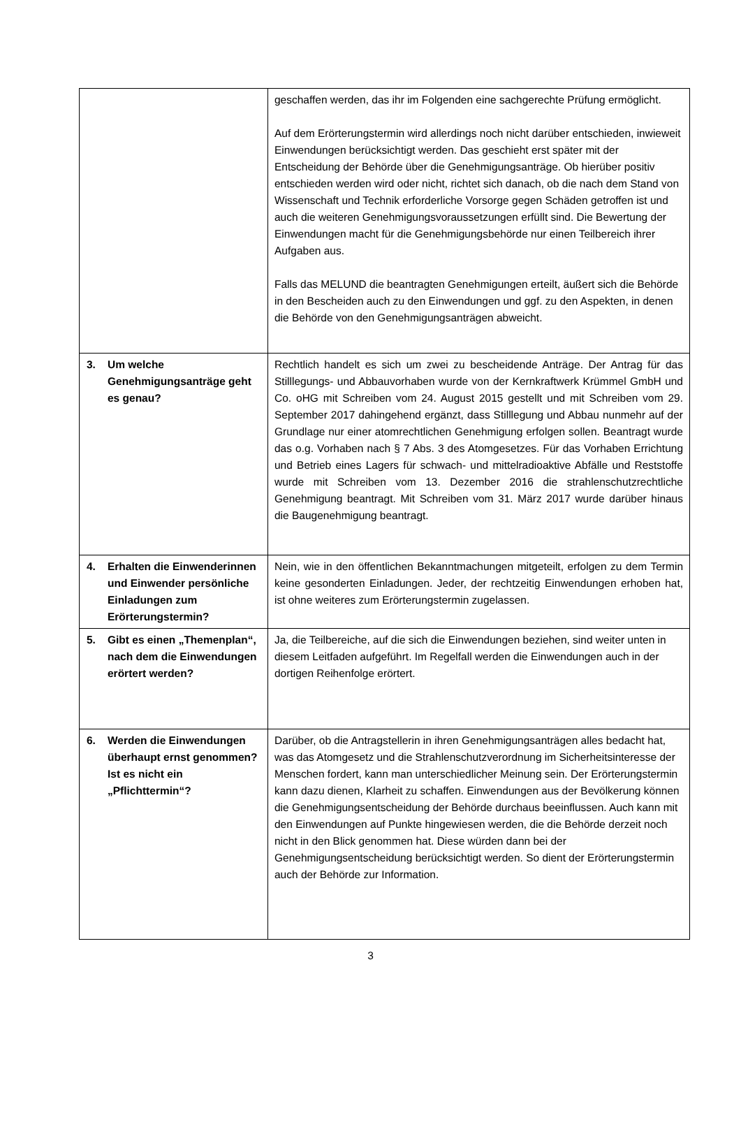| | geschaffen werden, das ihr im Folgenden eine sachgerechte Prüfung ermöglicht. Auf dem Erörterungstermin wird allerdings noch nicht darüber entschieden, inwieweit Einwendungen berücksichtigt werden. Das geschieht erst später mit der Entscheidung der Behörde über die Genehmigungsanträge. Ob hierüber positiv entschieden werden wird oder nicht, richtet sich danach, ob die nach dem Stand von Wissenschaft und Technik erforderliche Vorsorge gegen Schäden getroffen ist und auch die weiteren Genehmigungsvoraussetzungen erfüllt sind. Die Bewertung der Einwendungen macht für die Genehmigungsbehörde nur einen Teilbereich ihrer Aufgaben aus. Falls das MELUND die beantragten Genehmigungen erteilt, äußert sich die Behörde in den Bescheiden auch zu den Einwendungen und ggf. zu den Aspekten, in denen die Behörde von den Genehmigungsanträgen abweicht. |
| 3. Um welche Genehmigungsanträge geht es genau? | Rechtlich handelt es sich um zwei zu bescheidende Anträge. Der Antrag für das Stilllegungs- und Abbauvorhaben wurde von der Kernkraftwerk Krümmel GmbH und Co. oHG mit Schreiben vom 24. August 2015 gestellt und mit Schreiben vom 29. September 2017 dahingehend ergänzt, dass Stilllegung und Abbau nunmehr auf der Grundlage nur einer atomrechtlichen Genehmigung erfolgen sollen. Beantragt wurde das o.g. Vorhaben nach § 7 Abs. 3 des Atomgesetzes. Für das Vorhaben Errichtung und Betrieb eines Lagers für schwach- und mittelradioaktive Abfälle und Reststoffe wurde mit Schreiben vom 13. Dezember 2016 die strahlenschutzrechtliche Genehmigung beantragt. Mit Schreiben vom 31. März 2017 wurde darüber hinaus die Baugenehmigung beantragt. |
| 4. Erhalten die Einwenderinnen und Einwender persönliche Einladungen zum Erörterungstermin? | Nein, wie in den öffentlichen Bekanntmachungen mitgeteilt, erfolgen zu dem Termin keine gesonderten Einladungen. Jeder, der rechtzeitig Einwendungen erhoben hat, ist ohne weiteres zum Erörterungstermin zugelassen. |
| 5. Gibt es einen „Themenplan“, nach dem die Einwendungen erörtert werden? | Ja, die Teilbereiche, auf die sich die Einwendungen beziehen, sind weiter unten in diesem Leitfaden aufgeführt. Im Regelfall werden die Einwendungen auch in der dortigen Reihenfolge erörtert. |
| 6. Werden die Einwendungen überhaupt ernst genommen? Ist es nicht ein „Pflichttermin“? | Darüber, ob die Antragstellerin in ihren Genehmigungsanträgen alles bedacht hat, was das Atomgesetz und die Strahlenschutzverordnung im Sicherheitsinteresse der Menschen fordert, kann man unterschiedlicher Meinung sein. Der Erörterungstermin kann dazu dienen, Klarheit zu schaffen. Einwendungen aus der Bevölkerung können die Genehmigungsentscheidung der Behörde durchaus beeinflussen. Auch kann mit den Einwendungen auf Punkte hingewiesen werden, die die Behörde derzeit noch nicht in den Blick genommen hat. Diese würden dann bei der Genehmigungsentscheidung berücksichtigt werden. So dient der Erörterungstermin auch der Behörde zur Information. |
3